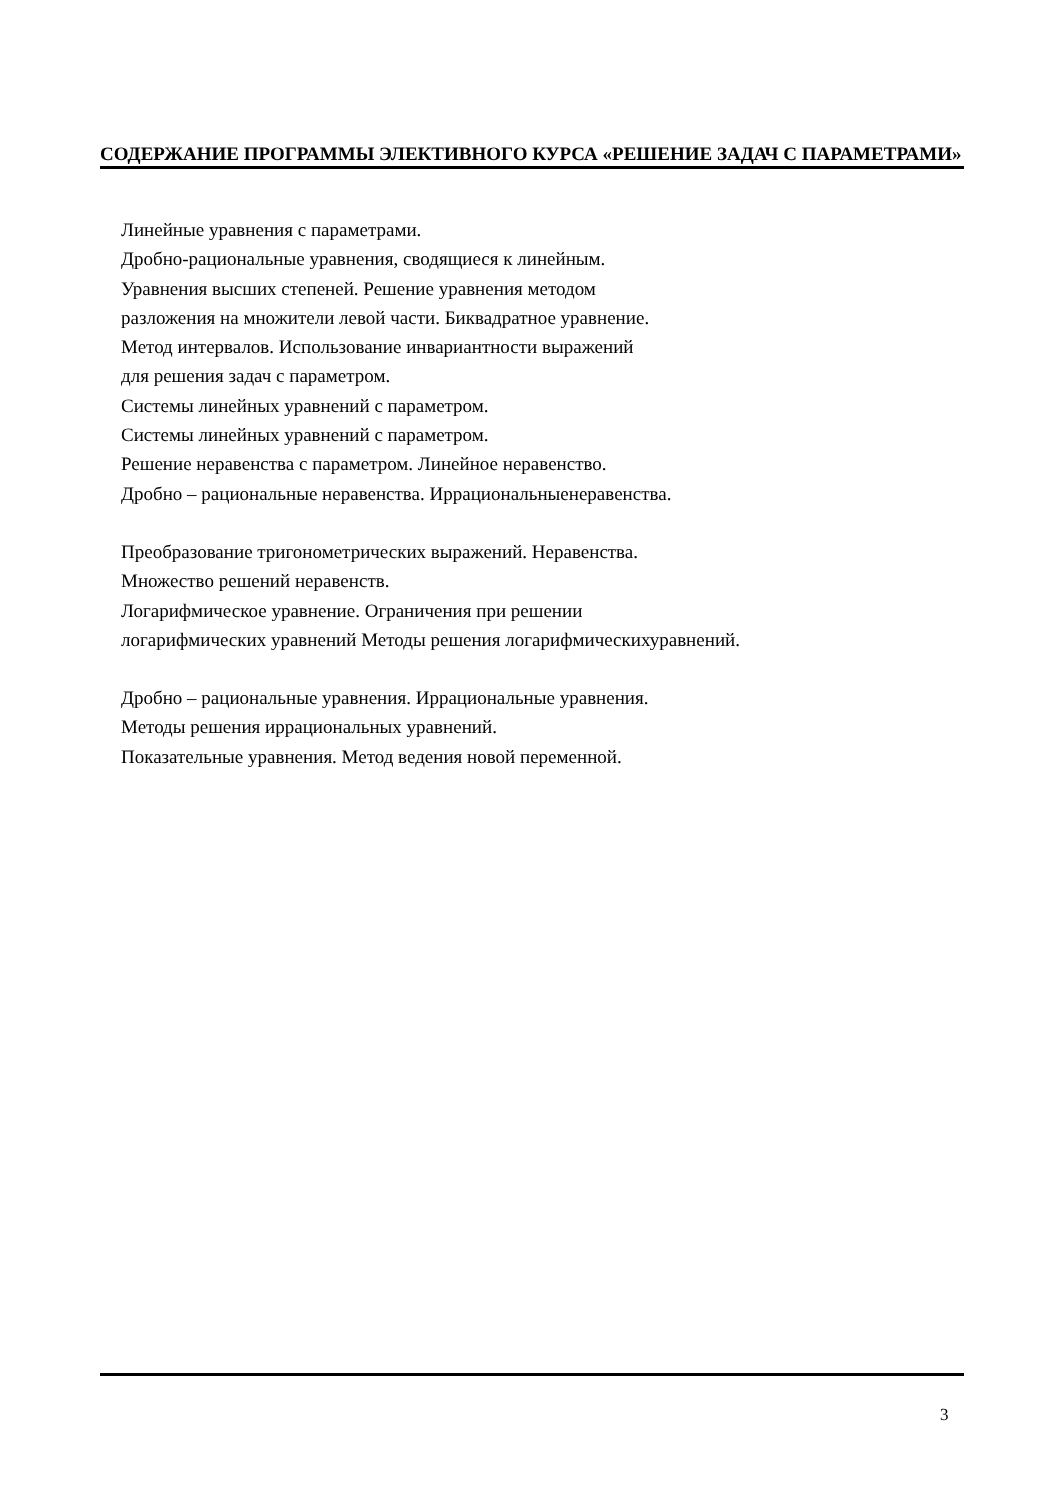СОДЕРЖАНИЕ ПРОГРАММЫ ЭЛЕКТИВНОГО КУРСА «РЕШЕНИЕ ЗАДАЧ С ПАРАМЕТРАМИ»
Линейные уравнения с параметрами.
Дробно-рациональные уравнения, сводящиеся к линейным.
Уравнения высших степеней. Решение уравнения методом
разложения на множители левой части. Биквадратное уравнение.
Метод интервалов. Использование инвариантности выражений
для решения задач с параметром.
Системы линейных уравнений с параметром.
Системы линейных уравнений с параметром.
Решение неравенства с параметром. Линейное неравенство.
Дробно – рациональные неравенства. Иррациональныенеравенства.
Преобразование тригонометрических выражений. Неравенства.
Множество решений неравенств.
Логарифмическое уравнение. Ограничения при решении
логарифмических уравнений Методы решения логарифмическихуравнений.
Дробно – рациональные уравнения. Иррациональные уравнения.
Методы решения иррациональных уравнений.
Показательные уравнения. Метод ведения новой переменной.
3